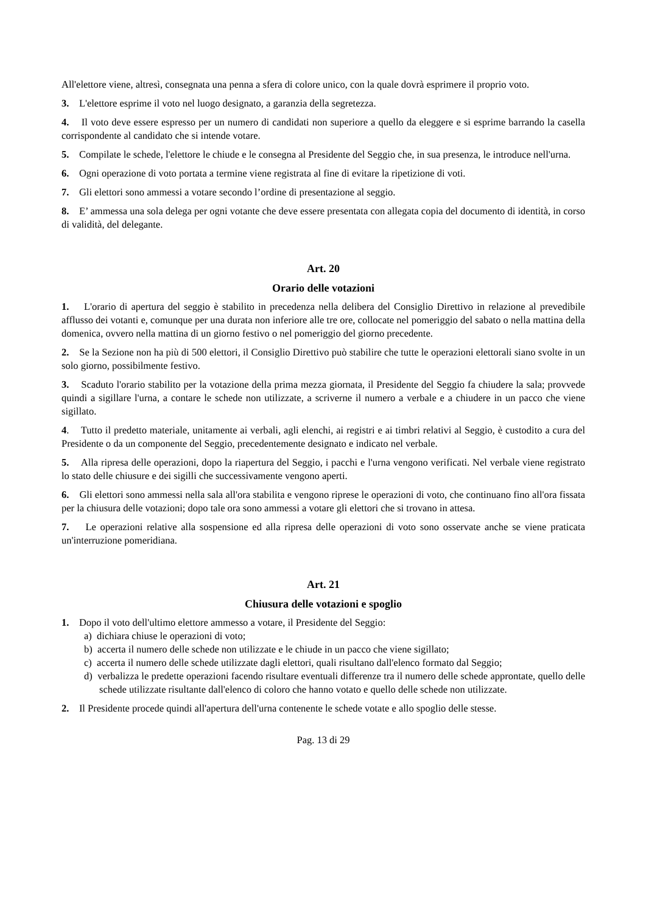All'elettore viene, altresì, consegnata una penna a sfera di colore unico, con la quale dovrà esprimere il proprio voto.
3. L'elettore esprime il voto nel luogo designato, a garanzia della segretezza.
4. Il voto deve essere espresso per un numero di candidati non superiore a quello da eleggere e si esprime barrando la casella corrispondente al candidato che si intende votare.
5. Compilate le schede, l'elettore le chiude e le consegna al Presidente del Seggio che, in sua presenza, le introduce nell'urna.
6. Ogni operazione di voto portata a termine viene registrata al fine di evitare la ripetizione di voti.
7. Gli elettori sono ammessi a votare secondo l’ordine di presentazione al seggio.
8. E’ ammessa una sola delega per ogni votante che deve essere presentata con allegata copia del documento di identità, in corso di validità, del delegante.
Art. 20
Orario delle votazioni
1. L'orario di apertura del seggio è stabilito in precedenza nella delibera del Consiglio Direttivo in relazione al prevedibile afflusso dei votanti e, comunque per una durata non inferiore alle tre ore, collocate nel pomeriggio del sabato o nella mattina della domenica, ovvero nella mattina di un giorno festivo o nel pomeriggio del giorno precedente.
2. Se la Sezione non ha più di 500 elettori, il Consiglio Direttivo può stabilire che tutte le operazioni elettorali siano svolte in un solo giorno, possibilmente festivo.
3. Scaduto l'orario stabilito per la votazione della prima mezza giornata, il Presidente del Seggio fa chiudere la sala; provvede quindi a sigillare l'urna, a contare le schede non utilizzate, a scriverne il numero a verbale e a chiudere in un pacco che viene sigillato.
4. Tutto il predetto materiale, unitamente ai verbali, agli elenchi, ai registri e ai timbri relativi al Seggio, è custodito a cura del Presidente o da un componente del Seggio, precedentemente designato e indicato nel verbale.
5. Alla ripresa delle operazioni, dopo la riapertura del Seggio, i pacchi e l'urna vengono verificati. Nel verbale viene registrato lo stato delle chiusure e dei sigilli che successivamente vengono aperti.
6. Gli elettori sono ammessi nella sala all'ora stabilita e vengono riprese le operazioni di voto, che continuano fino all'ora fissata per la chiusura delle votazioni; dopo tale ora sono ammessi a votare gli elettori che si trovano in attesa.
7. Le operazioni relative alla sospensione ed alla ripresa delle operazioni di voto sono osservate anche se viene praticata un'interruzione pomeridiana.
Art. 21
Chiusura delle votazioni e spoglio
1. Dopo il voto dell'ultimo elettore ammesso a votare, il Presidente del Seggio:
a) dichiara chiuse le operazioni di voto;
b) accerta il numero delle schede non utilizzate e le chiude in un pacco che viene sigillato;
c) accerta il numero delle schede utilizzate dagli elettori, quali risultano dall'elenco formato dal Seggio;
d) verbalizza le predette operazioni facendo risultare eventuali differenze tra il numero delle schede approntate, quello delle schede utilizzate risultante dall'elenco di coloro che hanno votato e quello delle schede non utilizzate.
2. Il Presidente procede quindi all'apertura dell'urna contenente le schede votate e allo spoglio delle stesse.
Pag. 13 di 29